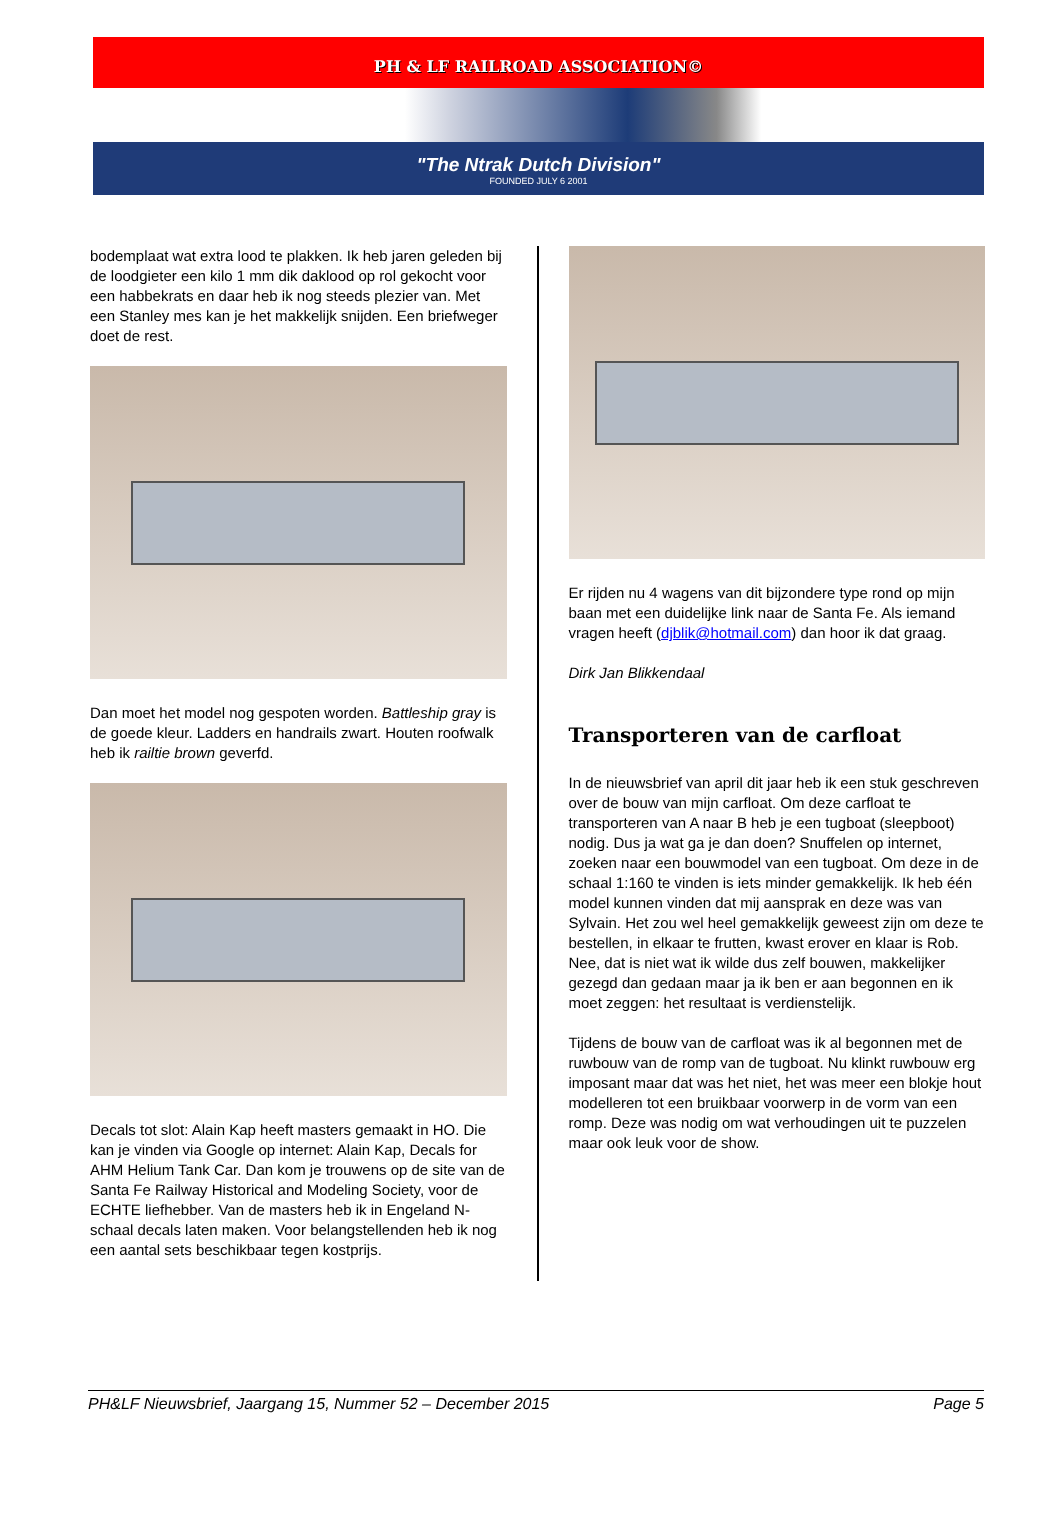PH & LF RAILROAD ASSOCIATION©
"The Ntrak Dutch Division"
FOUNDED JULY 6 2001
bodemplaat wat extra lood te plakken. Ik heb jaren geleden bij de loodgieter een kilo 1 mm dik daklood op rol gekocht voor een habbekrats en daar heb ik nog steeds plezier van. Met een Stanley mes kan je het makkelijk snijden. Een briefweger doet de rest.
Dan moet het model nog gespoten worden. Battleship gray is de goede kleur. Ladders en handrails zwart. Houten roofwalk heb ik railtie brown geverfd.
Decals tot slot: Alain Kap heeft masters gemaakt in HO. Die kan je vinden via Google op internet: Alain Kap, Decals for AHM Helium Tank Car. Dan kom je trouwens op de site van de Santa Fe Railway Historical and Modeling Society, voor de ECHTE liefhebber. Van de masters heb ik in Engeland N-schaal decals laten maken. Voor belangstellenden heb ik nog een aantal sets beschikbaar tegen kostprijs.
Er rijden nu 4 wagens van dit bijzondere type rond op mijn baan met een duidelijke link naar de Santa Fe. Als iemand vragen heeft (djblik@hotmail.com) dan hoor ik dat graag.
Dirk Jan Blikkendaal
Transporteren van de carfloat
In de nieuwsbrief van april dit jaar heb ik een stuk geschreven over de bouw van mijn carfloat. Om deze carfloat te transporteren van A naar B heb je een tugboat (sleepboot) nodig. Dus ja wat ga je dan doen? Snuffelen op internet, zoeken naar een bouwmodel van een tugboat. Om deze in de schaal 1:160 te vinden is iets minder gemakkelijk. Ik heb één model kunnen vinden dat mij aansprak en deze was van Sylvain. Het zou wel heel gemakkelijk geweest zijn om deze te bestellen, in elkaar te frutten, kwast erover en klaar is Rob. Nee, dat is niet wat ik wilde dus zelf bouwen, makkelijker gezegd dan gedaan maar ja ik ben er aan begonnen en ik moet zeggen: het resultaat is verdienstelijk.
Tijdens de bouw van de carfloat was ik al begonnen met de ruwbouw van de romp van de tugboat. Nu klinkt ruwbouw erg imposant maar dat was het niet, het was meer een blokje hout modelleren tot een bruikbaar voorwerp in de vorm van een romp. Deze was nodig om wat verhoudingen uit te puzzelen maar ook leuk voor de show.
PH&LF Nieuwsbrief, Jaargang 15, Nummer 52 – December 2015 Page 5